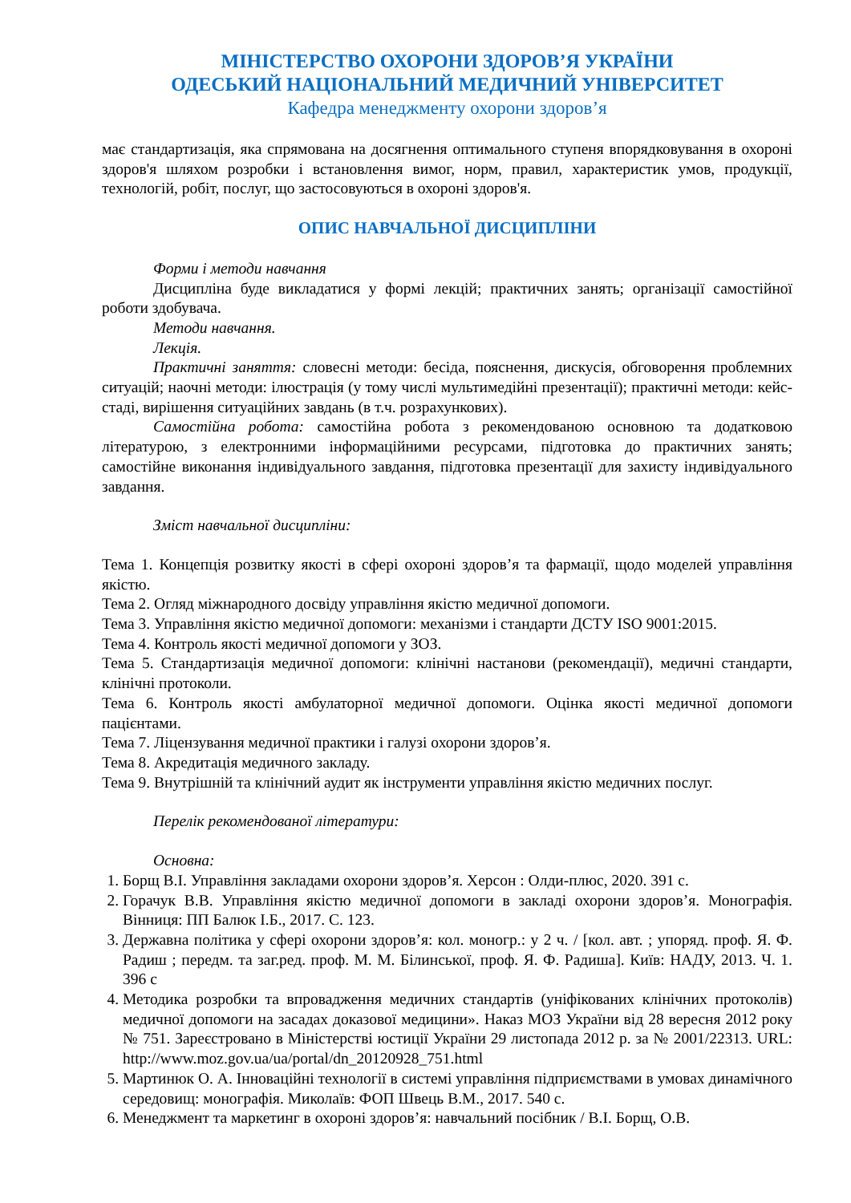МІНІСТЕРСТВО ОХОРОНИ ЗДОРОВ’Я УКРАЇНИ
ОДЕСЬКИЙ НАЦІОНАЛЬНИЙ МЕДИЧНИЙ УНІВЕРСИТЕТ
Кафедра менеджменту охорони здоров’я
має стандартизація, яка спрямована на досягнення оптимального ступеня впорядковування в охороні здоров'я шляхом розробки і встановлення вимог, норм, правил, характеристик умов, продукції, технологій, робіт, послуг, що застосовуються в охороні здоров'я.
ОПИС НАВЧАЛЬНОЇ ДИСЦИПЛІНИ
Форми і методи навчання
Дисципліна буде викладатися у формі лекцій; практичних занять; організації самостійної роботи здобувача.
Методи навчання.
Лекція.
Практичні заняття: словесні методи: бесіда, пояснення, дискусія, обговорення проблемних ситуацій; наочні методи: ілюстрація (у тому числі мультимедійні презентації); практичні методи: кейс-стаді, вирішення ситуаційних завдань (в т.ч. розрахункових).
Самостійна робота: самостійна робота з рекомендованою основною та додатковою літературою, з електронними інформаційними ресурсами, підготовка до практичних занять; самостійне виконання індивідуального завдання, підготовка презентації для захисту індивідуального завдання.
Зміст навчальної дисципліни:
Тема 1. Концепція розвитку якості в сфері охороні здоров’я та фармації, щодо моделей управління якістю.
Тема 2. Огляд міжнародного досвіду управління якістю медичної допомоги.
Тема 3. Управління якістю медичної допомоги: механізми і стандарти ДСТУ ISO 9001:2015.
Тема 4. Контроль якості медичної допомоги у ЗОЗ.
Тема 5. Стандартизація медичної допомоги: клінічні настанови (рекомендації), медичні стандарти, клінічні протоколи.
Тема 6. Контроль якості амбулаторної медичної допомоги. Оцінка якості медичної допомоги пацієнтами.
Тема 7. Ліцензування медичної практики і галузі охорони здоров’я.
Тема 8. Акредитація медичного закладу.
Тема 9. Внутрішній та клінічний аудит як інструменти управління якістю медичних послуг.
Перелік рекомендованої літератури:
Основна:
1. Борщ В.І. Управління закладами охорони здоров’я. Херсон : Олди-плюс, 2020. 391 с.
2. Горачук В.В. Управління якістю медичної допомоги в закладі охорони здоров’я. Монографія. Вінниця: ПП Балюк І.Б., 2017. С. 123.
3. Державна політика у сфері охорони здоров’я: кол. моногр.: у 2 ч. / [кол. авт. ; упоряд. проф. Я. Ф. Радиш ; передм. та заг.ред. проф. М. М. Білинської, проф. Я. Ф. Радиша]. Київ: НАДУ, 2013. Ч. 1. 396 с
4. Методика розробки та впровадження медичних стандартів (уніфікованих клінічних протоколів) медичної допомоги на засадах доказової медицини». Наказ МОЗ України від 28 вересня 2012 року № 751. Зареєстровано в Міністерстві юстиції України 29 листопада 2012 р. за № 2001/22313. URL: http://www.moz.gov.ua/ua/portal/dn_20120928_751.html
5. Мартинюк О. А. Інноваційні технології в системі управління підприємствами в умовах динамічного середовищ: монографія. Миколаїв: ФОП Швець В.М., 2017. 540 с.
6. Менеджмент та маркетинг в охороні здоров’я: навчальний посібник / В.І. Борщ, О.В.